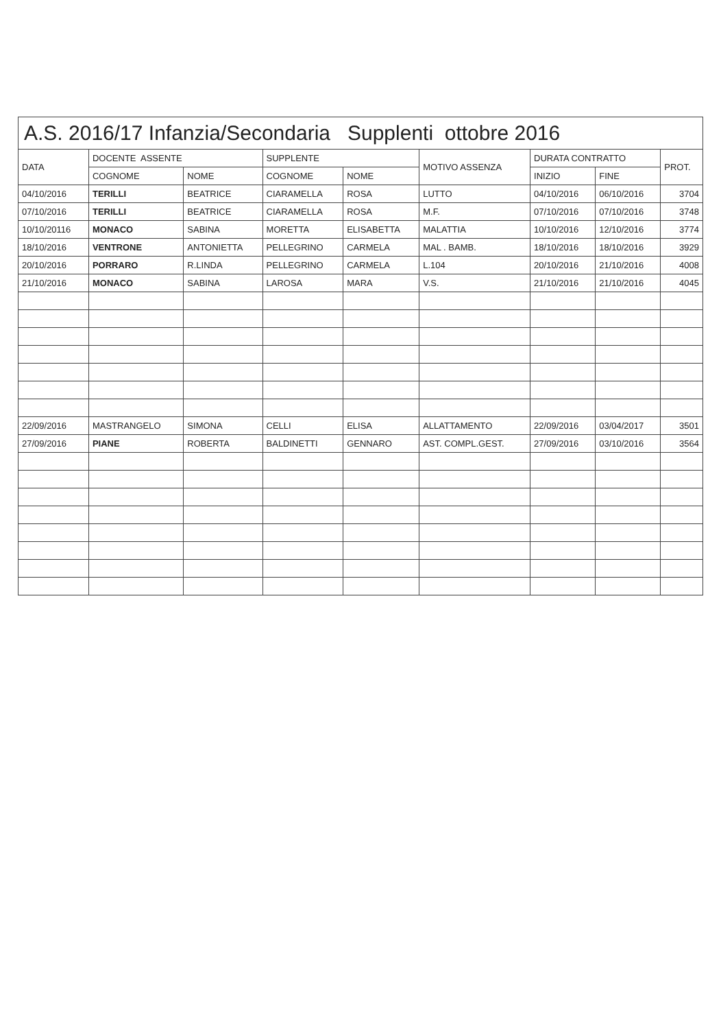A.S. 2016/17 Infanzia/Secondaria Supplenti ottobre 2016
| DATA | DOCENTE ASSENTE | | SUPPLENTE | | MOTIVO ASSENZA | DURATA CONTRATTO | | PROT. |
| --- | --- | --- | --- | --- | --- | --- | --- | --- |
| | COGNOME | NOME | COGNOME | NOME | | INIZIO | FINE | |
| 04/10/2016 | TERILLI | BEATRICE | CIARAMELLA | ROSA | LUTTO | 04/10/2016 | 06/10/2016 | 3704 |
| 07/10/2016 | TERILLI | BEATRICE | CIARAMELLA | ROSA | M.F. | 07/10/2016 | 07/10/2016 | 3748 |
| 10/10/20116 | MONACO | SABINA | MORETTA | ELISABETTA | MALATTIA | 10/10/2016 | 12/10/2016 | 3774 |
| 18/10/2016 | VENTRONE | ANTONIETTA | PELLEGRINO | CARMELA | MAL . BAMB. | 18/10/2016 | 18/10/2016 | 3929 |
| 20/10/2016 | PORRARO | R.LINDA | PELLEGRINO | CARMELA | L.104 | 20/10/2016 | 21/10/2016 | 4008 |
| 21/10/2016 | MONACO | SABINA | LAROSA | MARA | V.S. | 21/10/2016 | 21/10/2016 | 4045 |
| 22/09/2016 | MASTRANGELO | SIMONA | CELLI | ELISA | ALLATTAMENTO | 22/09/2016 | 03/04/2017 | 3501 |
| 27/09/2016 | PIANE | ROBERTA | BALDINETTI | GENNARO | AST. COMPL.GEST. | 27/09/2016 | 03/10/2016 | 3564 |